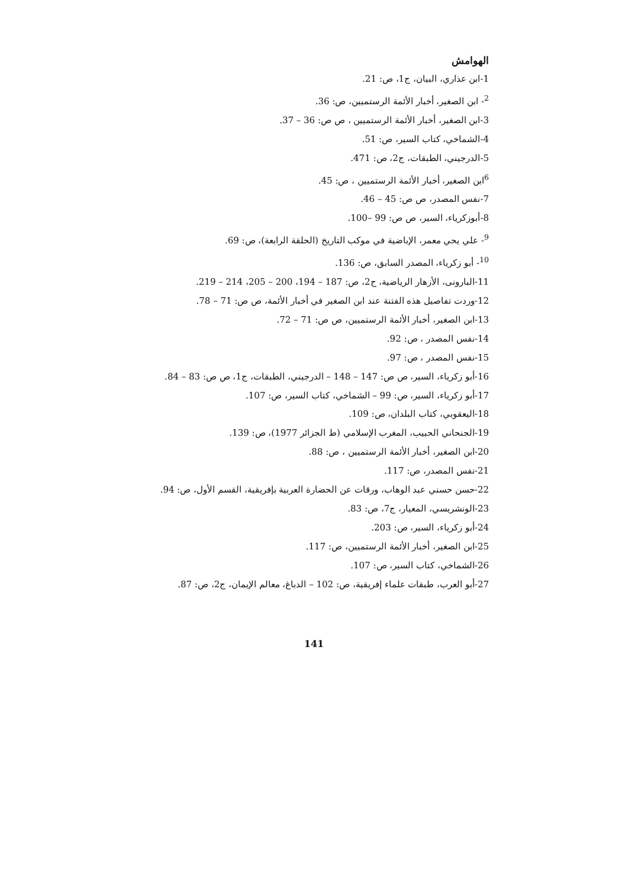الهوامش
1-ابن عذاري، البيان، ج1، ص: 21.
<sup>2</sup>- ابن الصغير، أخبار الأئمة الرستميين، ص: 36.
3-ابن الصغير، أخبار الأئمة الرستميين ، ص ص: 36 – 37.
4-الشماخي، كتاب السير، ص: 51.
5-الدرجيني، الطبقات، ج2، ص: 471.
<sup>6</sup> ابن الصغير، أخبار الأئمة الرستميين ، ص: 45.
7-نفس المصدر، ص ص: 45 – 46.
8-أبوزكرياء، السير، ص ص: 99 –100.
<sup>9</sup>- علي يحي معمر، الإباضية في موكب التاريخ (الحلقة الرابعة)، ص: 69.
<sup>10</sup>- أبو زكرياء، المصدر السابق، ص: 136.
11-البارونى، الأزهار الرياضية، ج2، ص: 187 – 194، 200 – 205، 214 – 219.
12-وردت تفاصيل هذه الفتنة عند ابن الصغير في أخبار الأئمة، ص ص: 71 – 78.
13-ابن الصغير، أخبار الأئمة الرستميين، ص ص: 71 – 72.
14-نفس المصدر ، ص: 92.
15-نفس المصدر ، ص: 97.
16-أبو زكرياء، السير، ص ص: 147 – 148 – الدرجيني، الطبقات، ج1، ص ص: 83 – 84.
17-أبو زكرياء، السير، ص: 99 – الشماخي، كتاب السير، ص: 107.
18-اليعقوبي، كتاب البلدان، ص: 109.
19-الجنحاني الحبيب، المغرب الإسلامي (ط الجزائر 1977)، ص: 139.
20-ابن الصغير، أخبار الأئمة الرستميين ، ص: 88.
21-نفس المصدر، ص: 117.
22-حسن حسني عبد الوهاب، ورقات عن الحضارة العربية بإفريقية، القسم الأول، ص: 94.
23-الونشريسي، المعيار، ج7، ص: 83.
24-أبو زكرياء، السير، ص: 203.
25-ابن الصغير، أخبار الأئمة الرستميين، ص: 117.
26-الشماخي، كتاب السير، ص: 107.
27-أبو العرب، طبقات علماء إفريقية، ص: 102 – الدباغ، معالم الإيمان، ج2، ص: 87.
141